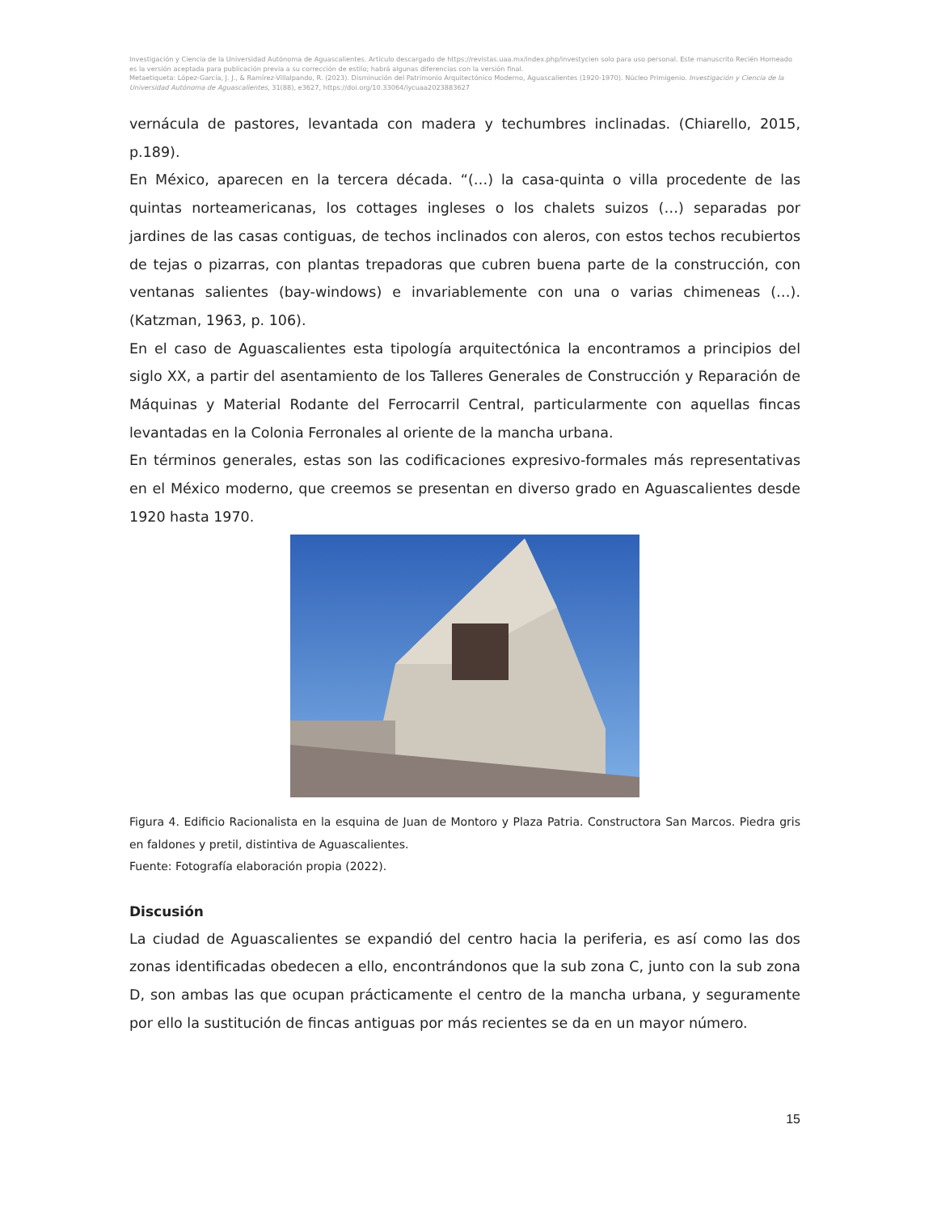Investigación y Ciencia de la Universidad Autónoma de Aguascalientes. Artículo descargado de https://revistas.uaa.mx/index.php/investycien solo para uso personal. Este manuscrito Recién Horneado es la versión aceptada para publicación previa a su corrección de estilo; habrá algunas diferencias con la versión final.
Metaetiqueta: López-García, J. J., & Ramírez-Villalpando, R. (2023). Disminución del Patrimonio Arquitectónico Moderno, Aguascalientes (1920-1970). Núcleo Primigenio. Investigación y Ciencia de la Universidad Autónoma de Aguascalientes, 31(88), e3627, https://doi.org/10.33064/iycuaa2023883627
vernácula de pastores, levantada con madera y techumbres inclinadas. (Chiarello, 2015, p.189).
En México, aparecen en la tercera década. “(…) la casa-quinta o villa procedente de las quintas norteamericanas, los cottages ingleses o los chalets suizos (…) separadas por jardines de las casas contiguas, de techos inclinados con aleros, con estos techos recubiertos de tejas o pizarras, con plantas trepadoras que cubren buena parte de la construcción, con ventanas salientes (bay-windows) e invariablemente con una o varias chimeneas (…). (Katzman, 1963, p. 106).
En el caso de Aguascalientes esta tipología arquitectónica la encontramos a principios del siglo XX, a partir del asentamiento de los Talleres Generales de Construcción y Reparación de Máquinas y Material Rodante del Ferrocarril Central, particularmente con aquellas fincas levantadas en la Colonia Ferronales al oriente de la mancha urbana.
En términos generales, estas son las codificaciones expresivo-formales más representativas en el México moderno, que creemos se presentan en diverso grado en Aguascalientes desde 1920 hasta 1970.
Figura 4. Edificio Racionalista en la esquina de Juan de Montoro y Plaza Patria. Constructora San Marcos. Piedra gris en faldones y pretil, distintiva de Aguascalientes.
Fuente: Fotografía elaboración propia (2022).
Discusión
La ciudad de Aguascalientes se expandió del centro hacia la periferia, es así como las dos zonas identificadas obedecen a ello, encontrándonos que la sub zona C, junto con la sub zona D, son ambas las que ocupan prácticamente el centro de la mancha urbana, y seguramente por ello la sustitución de fincas antiguas por más recientes se da en un mayor número.
15